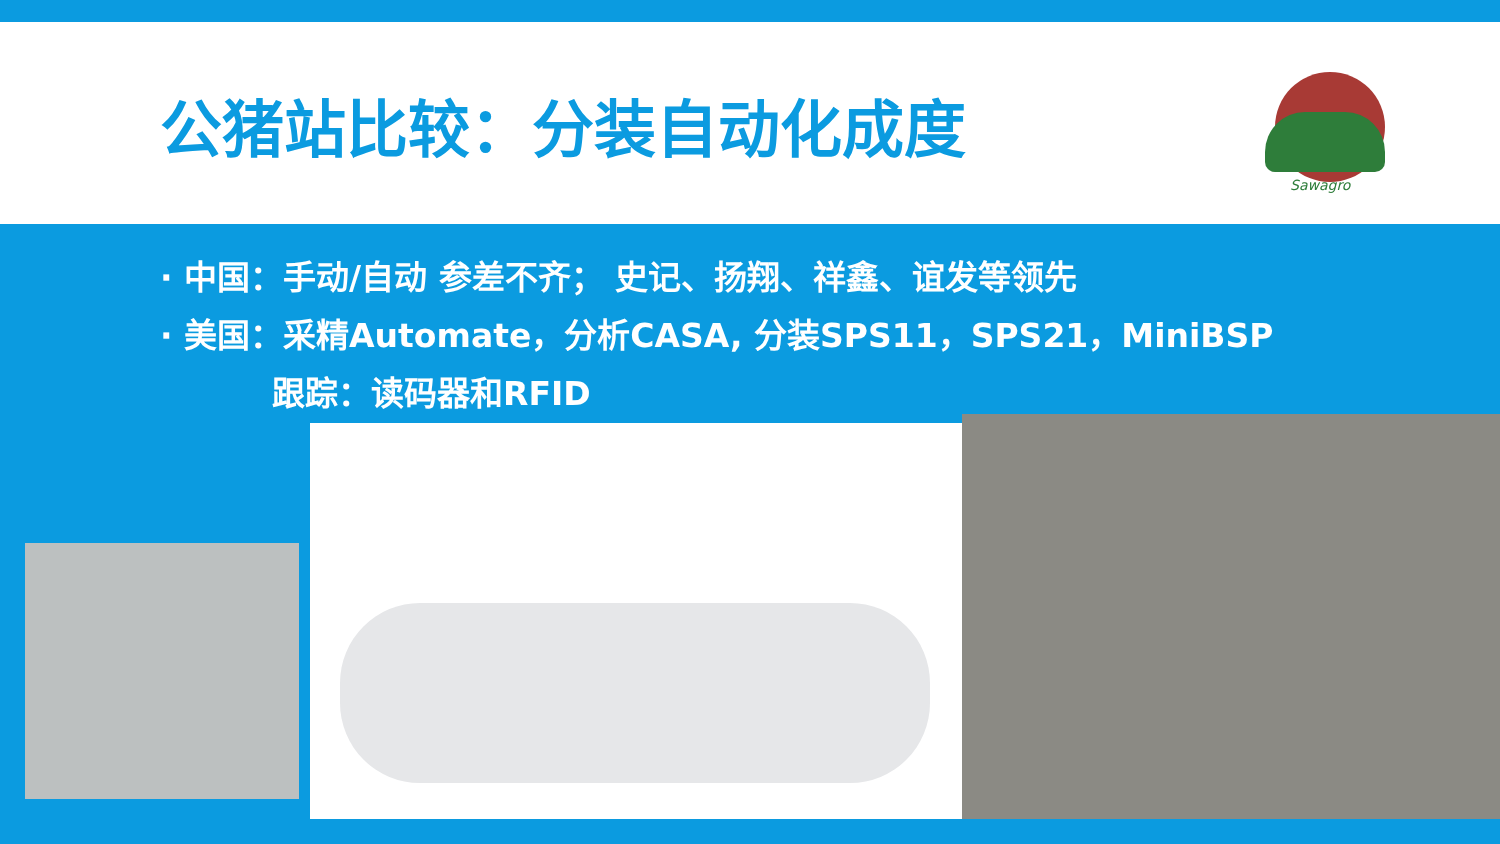公猪站比较：分装自动化成度
Sawagro
· 中国：手动/自动 参差不齐； 史记、扬翔、祥鑫、谊发等领先
· 美国：采精Automate，分析CASA, 分装SPS11，SPS21，MiniBSP
跟踪：读码器和RFID